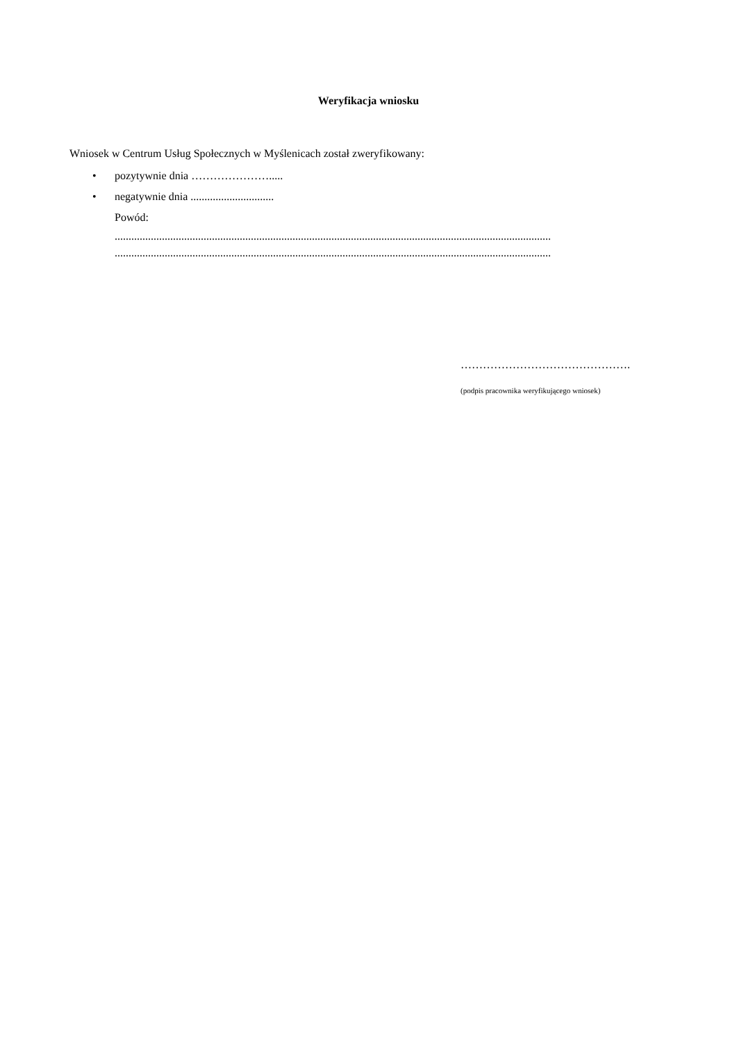Weryfikacja wniosku
Wniosek w Centrum Usług Społecznych w Myślenicach został zweryfikowany:
• pozytywnie dnia ………………….....
• negatywnie dnia ..............................
Powód:
.............................................................................................................................................................
.............................................................................................................................................................
……………………………………….
(podpis pracownika weryfikującego wniosek)